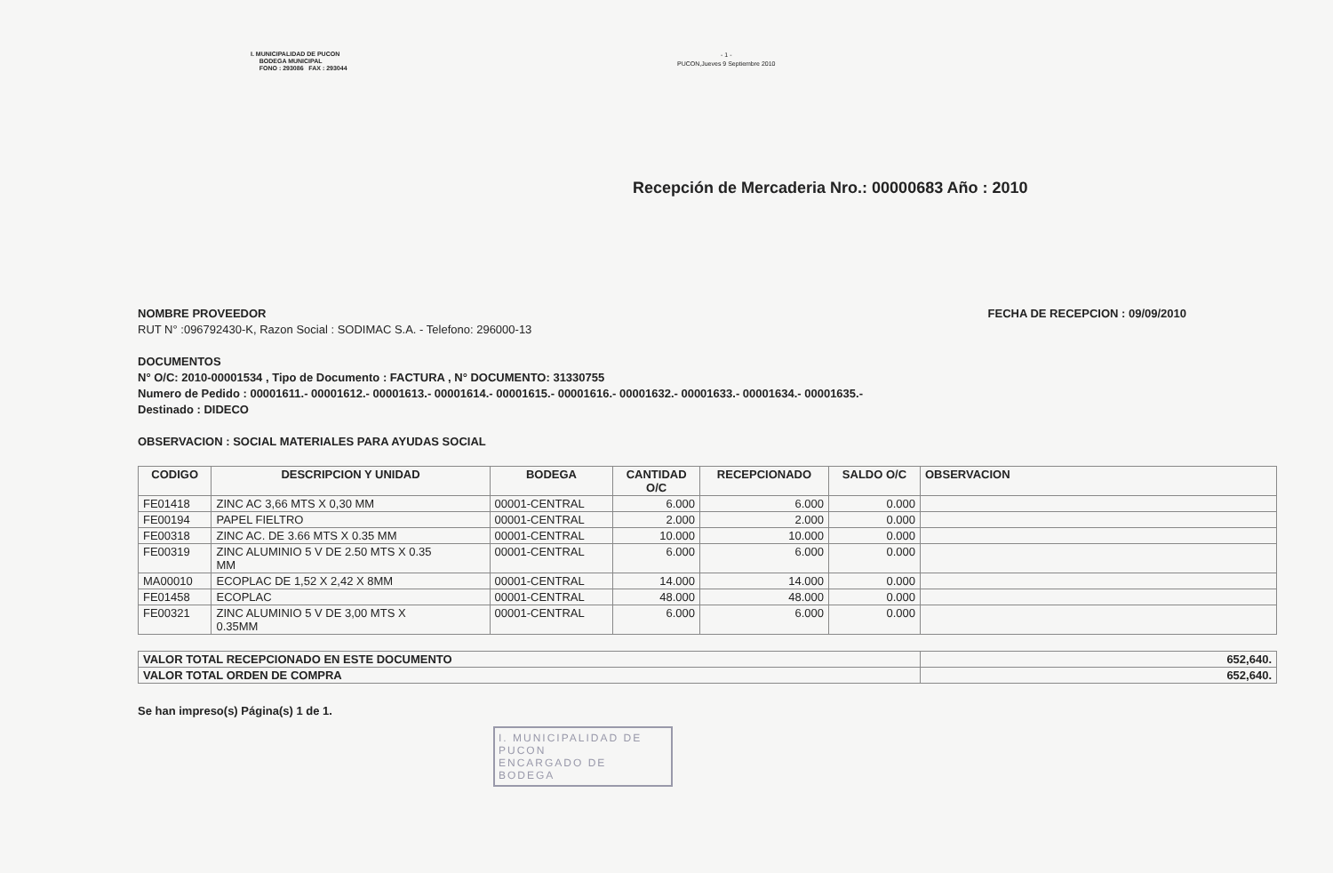I. MUNICIPALIDAD DE PUCON
BODEGA MUNICIPAL
FONO : 293086 FAX : 293044
- 1 -
PUCON,Jueves 9 Septiembre 2010
Recepción de Mercaderia Nro.: 00000683 Año : 2010
NOMBRE PROVEEDOR FECHA DE RECEPCION : 09/09/2010
RUT N° :096792430-K, Razon Social : SODIMAC S.A. - Telefono: 296000-13
DOCUMENTOS
N° O/C: 2010-00001534 , Tipo de Documento : FACTURA , N° DOCUMENTO: 31330755
Numero de Pedido : 00001611.- 00001612.- 00001613.- 00001614.- 00001615.- 00001616.- 00001632.- 00001633.- 00001634.- 00001635.-
Destinado : DIDECO
OBSERVACION : SOCIAL MATERIALES PARA AYUDAS SOCIAL
| CODIGO | DESCRIPCION Y UNIDAD | BODEGA | CANTIDAD O/C | RECEPCIONADO | SALDO O/C | OBSERVACION |
| --- | --- | --- | --- | --- | --- | --- |
| FE01418 | ZINC AC 3,66 MTS X 0,30 MM | 00001-CENTRAL | 6.000 | 6.000 | 0.000 | |
| FE00194 | PAPEL FIELTRO | 00001-CENTRAL | 2.000 | 2.000 | 0.000 | |
| FE00318 | ZINC AC. DE 3.66 MTS X 0.35 MM | 00001-CENTRAL | 10.000 | 10.000 | 0.000 | |
| FE00319 | ZINC ALUMINIO 5 V DE 2.50 MTS X 0.35 MM | 00001-CENTRAL | 6.000 | 6.000 | 0.000 | |
| MA00010 | ECOPLAC DE 1,52 X 2,42 X 8MM | 00001-CENTRAL | 14.000 | 14.000 | 0.000 | |
| FE01458 | ECOPLAC | 00001-CENTRAL | 48.000 | 48.000 | 0.000 | |
| FE00321 | ZINC ALUMINIO 5 V DE 3,00 MTS X 0.35MM | 00001-CENTRAL | 6.000 | 6.000 | 0.000 | |
| VALOR TOTAL RECEPCIONADO EN ESTE DOCUMENTO | 652,640. |
| VALOR TOTAL ORDEN DE COMPRA | 652,640. |
Se han impreso(s) Página(s) 1 de 1.
I. MUNICIPALIDAD DE PUCON
ENCARGADO DE BODEGA